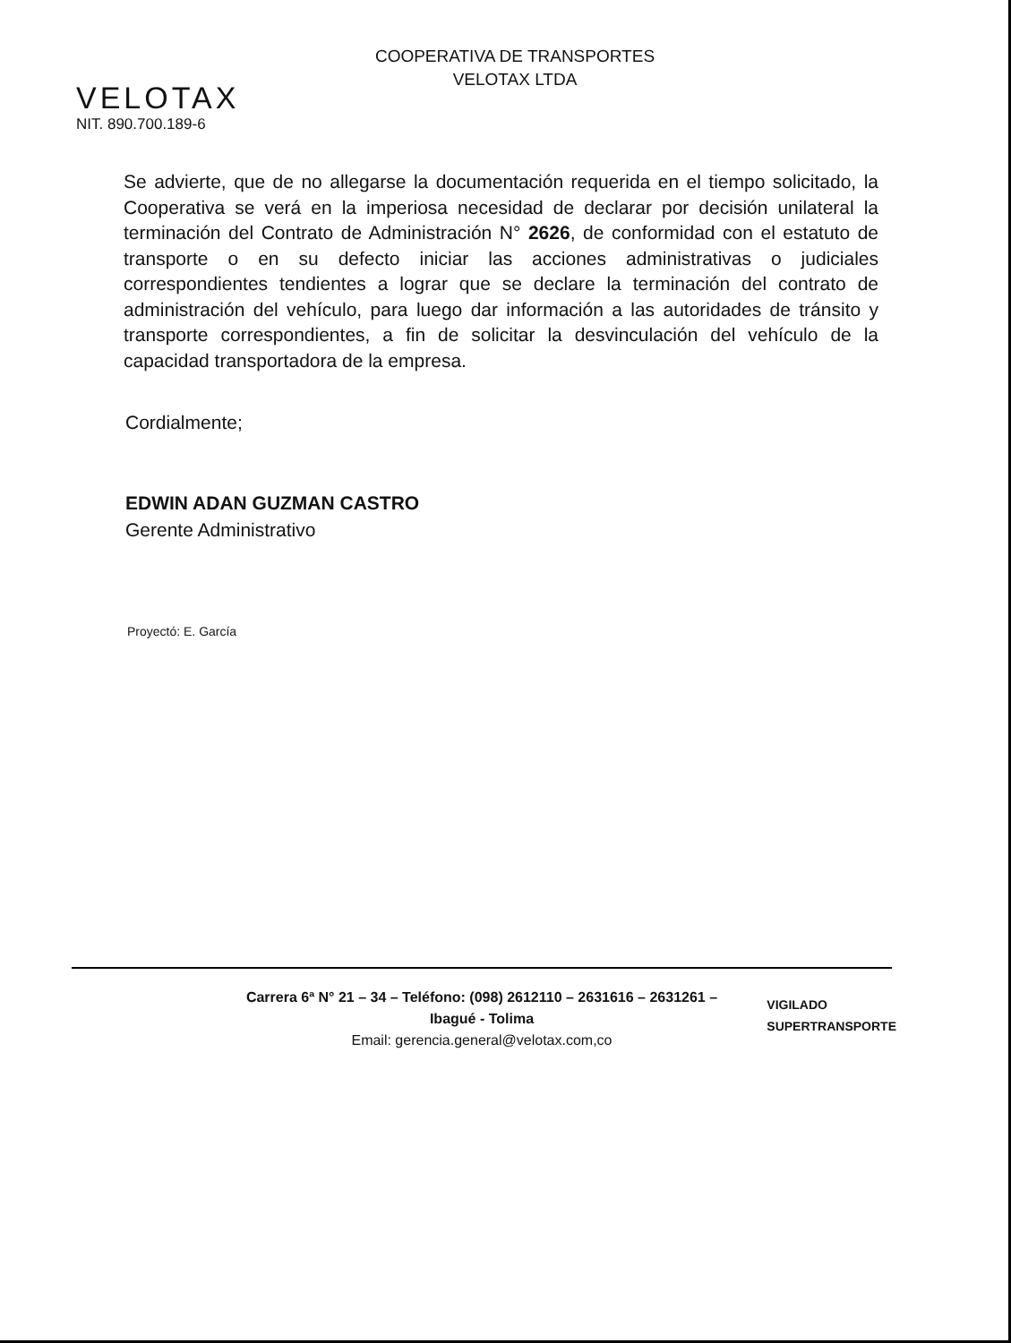VELOTAX
NIT. 890.700.189-6
COOPERATIVA DE TRANSPORTES
VELOTAX LTDA
Se advierte, que de no allegarse la documentación requerida en el tiempo solicitado, la Cooperativa se verá en la imperiosa necesidad de declarar por decisión unilateral la terminación del Contrato de Administración N° 2626, de conformidad con el estatuto de transporte o en su defecto iniciar las acciones administrativas o judiciales correspondientes tendientes a lograr que se declare la terminación del contrato de administración del vehículo, para luego dar información a las autoridades de tránsito y transporte correspondientes, a fin de solicitar la desvinculación del vehículo de la capacidad transportadora de la empresa.
Cordialmente;
EDWIN ADAN GUZMAN CASTRO
Gerente Administrativo
Proyectó: E. García
Carrera 6ª N° 21 – 34 – Teléfono: (098) 2612110 – 2631616 – 2631261 –
Ibagué - Tolima
Email: gerencia.general@velotax.com,co
VIGILADO
SUPERTRANSPORTE